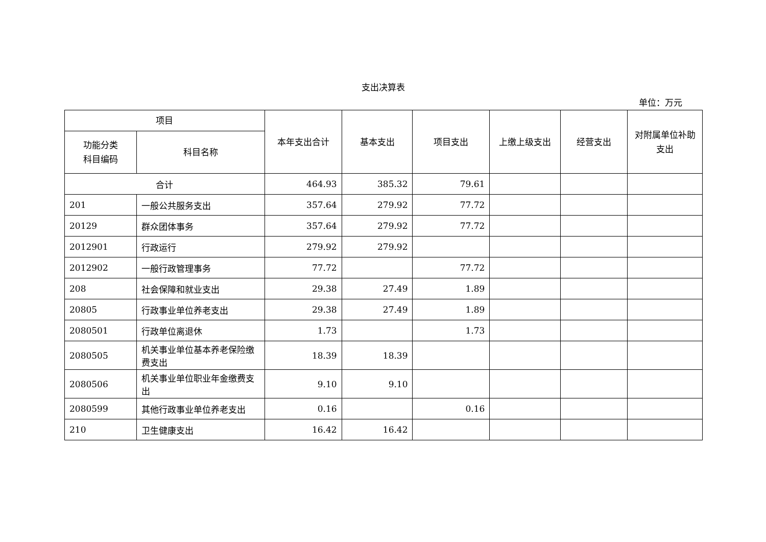支出决算表
单位：万元
| 项目 | | 本年支出合计 | 基本支出 | 项目支出 | 上缴上级支出 | 经营支出 | 对附属单位补助支出 |
| --- | --- | --- | --- | --- | --- | --- | --- |
| 功能分类 科目编码 | 科目名称 | | | | | | |
| 合计 | | 464.93 | 385.32 | 79.61 | | | |
| 201 | 一般公共服务支出 | 357.64 | 279.92 | 77.72 | | | |
| 20129 | 群众团体事务 | 357.64 | 279.92 | 77.72 | | | |
| 2012901 | 行政运行 | 279.92 | 279.92 | | | | |
| 2012902 | 一般行政管理事务 | 77.72 | | 77.72 | | | |
| 208 | 社会保障和就业支出 | 29.38 | 27.49 | 1.89 | | | |
| 20805 | 行政事业单位养老支出 | 29.38 | 27.49 | 1.89 | | | |
| 2080501 | 行政单位离退休 | 1.73 | | 1.73 | | | |
| 2080505 | 机关事业单位基本养老保险缴费支出 | 18.39 | 18.39 | | | | |
| 2080506 | 机关事业单位职业年金缴费支出 | 9.10 | 9.10 | | | | |
| 2080599 | 其他行政事业单位养老支出 | 0.16 | | 0.16 | | | |
| 210 | 卫生健康支出 | 16.42 | 16.42 | | | | |